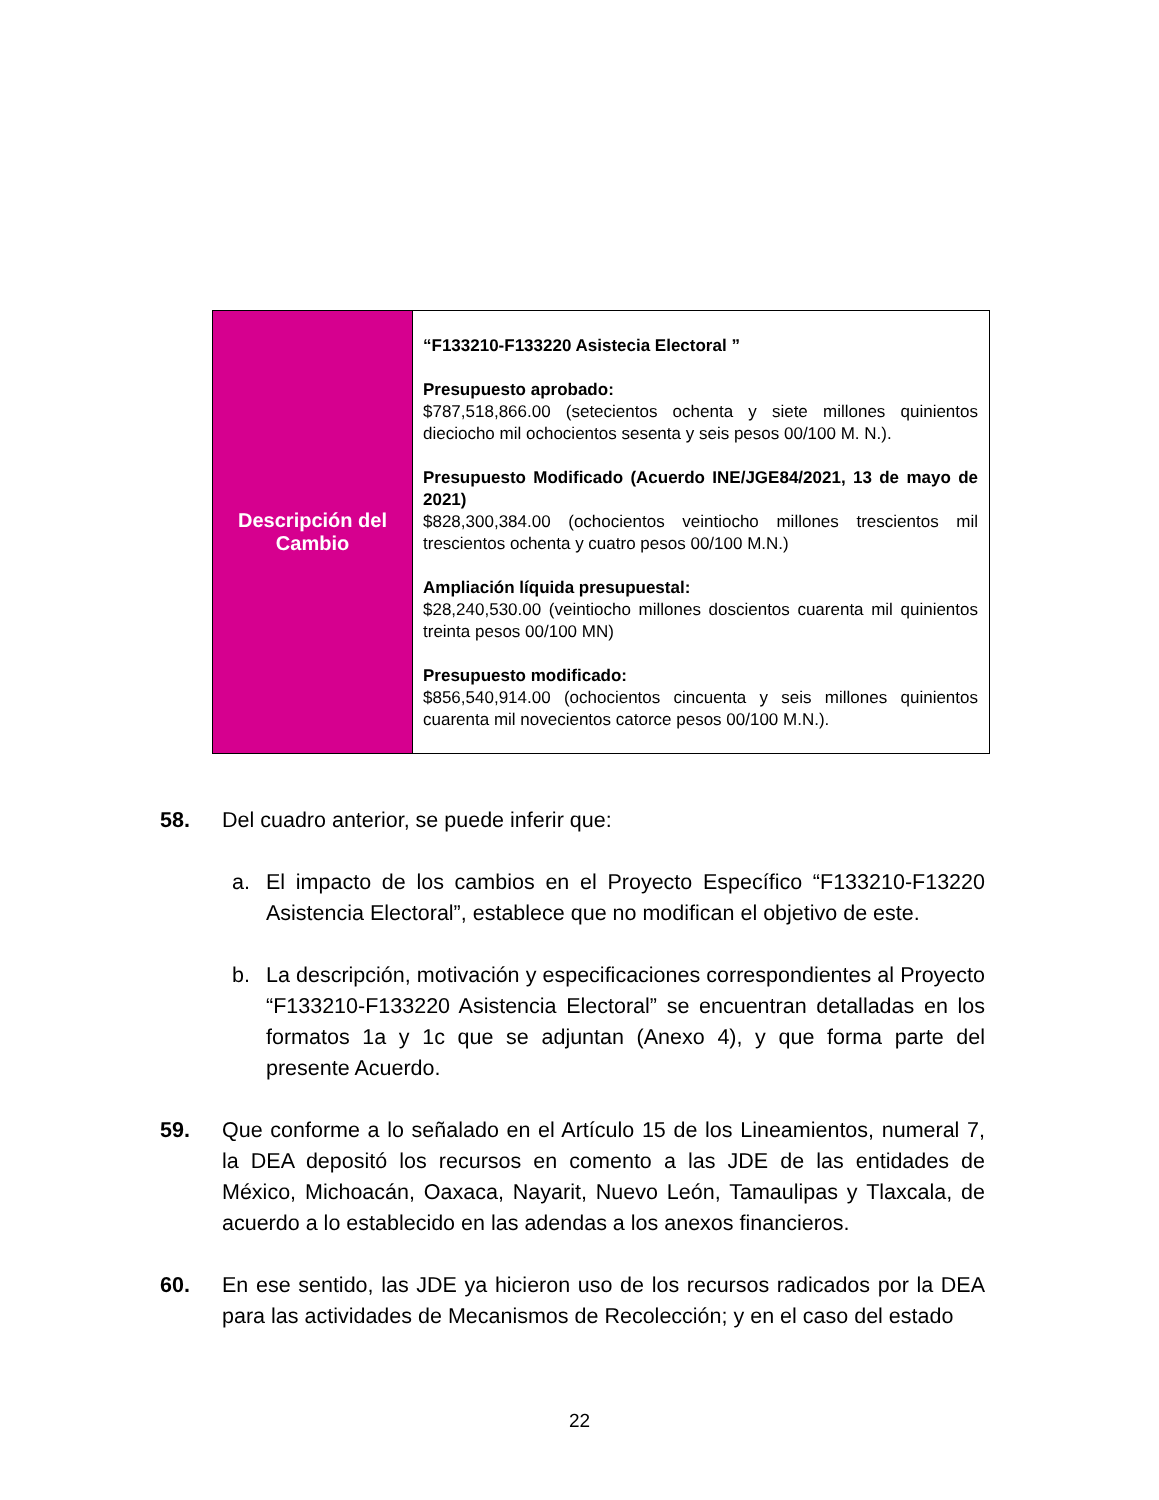| Descripción del Cambio | “F133210-F133220 Asistecia Electoral ” Presupuesto aprobado: $787,518,866.00 (setecientos ochenta y siete millones quinientos dieciocho mil ochocientos sesenta y seis pesos 00/100 M. N.). Presupuesto Modificado (Acuerdo INE/JGE84/2021, 13 de mayo de 2021) $828,300,384.00 (ochocientos veintiocho millones trescientos mil trescientos ochenta y cuatro pesos 00/100 M.N.) Ampliación líquida presupuestal: $28,240,530.00 (veintiocho millones doscientos cuarenta mil quinientos treinta pesos 00/100 MN) Presupuesto modificado: $856,540,914.00 (ochocientos cincuenta y seis millones quinientos cuarenta mil novecientos catorce pesos 00/100 M.N.). |
58. Del cuadro anterior, se puede inferir que:
a. El impacto de los cambios en el Proyecto Específico “F133210-F13220 Asistencia Electoral”, establece que no modifican el objetivo de este.
b. La descripción, motivación y especificaciones correspondientes al Proyecto “F133210-F133220 Asistencia Electoral” se encuentran detalladas en los formatos 1a y 1c que se adjuntan (Anexo 4), y que forma parte del presente Acuerdo.
59. Que conforme a lo señalado en el Artículo 15 de los Lineamientos, numeral 7, la DEA depositó los recursos en comento a las JDE de las entidades de México, Michoacán, Oaxaca, Nayarit, Nuevo León, Tamaulipas y Tlaxcala, de acuerdo a lo establecido en las adendas a los anexos financieros.
60. En ese sentido, las JDE ya hicieron uso de los recursos radicados por la DEA para las actividades de Mecanismos de Recolección; y en el caso del estado
22